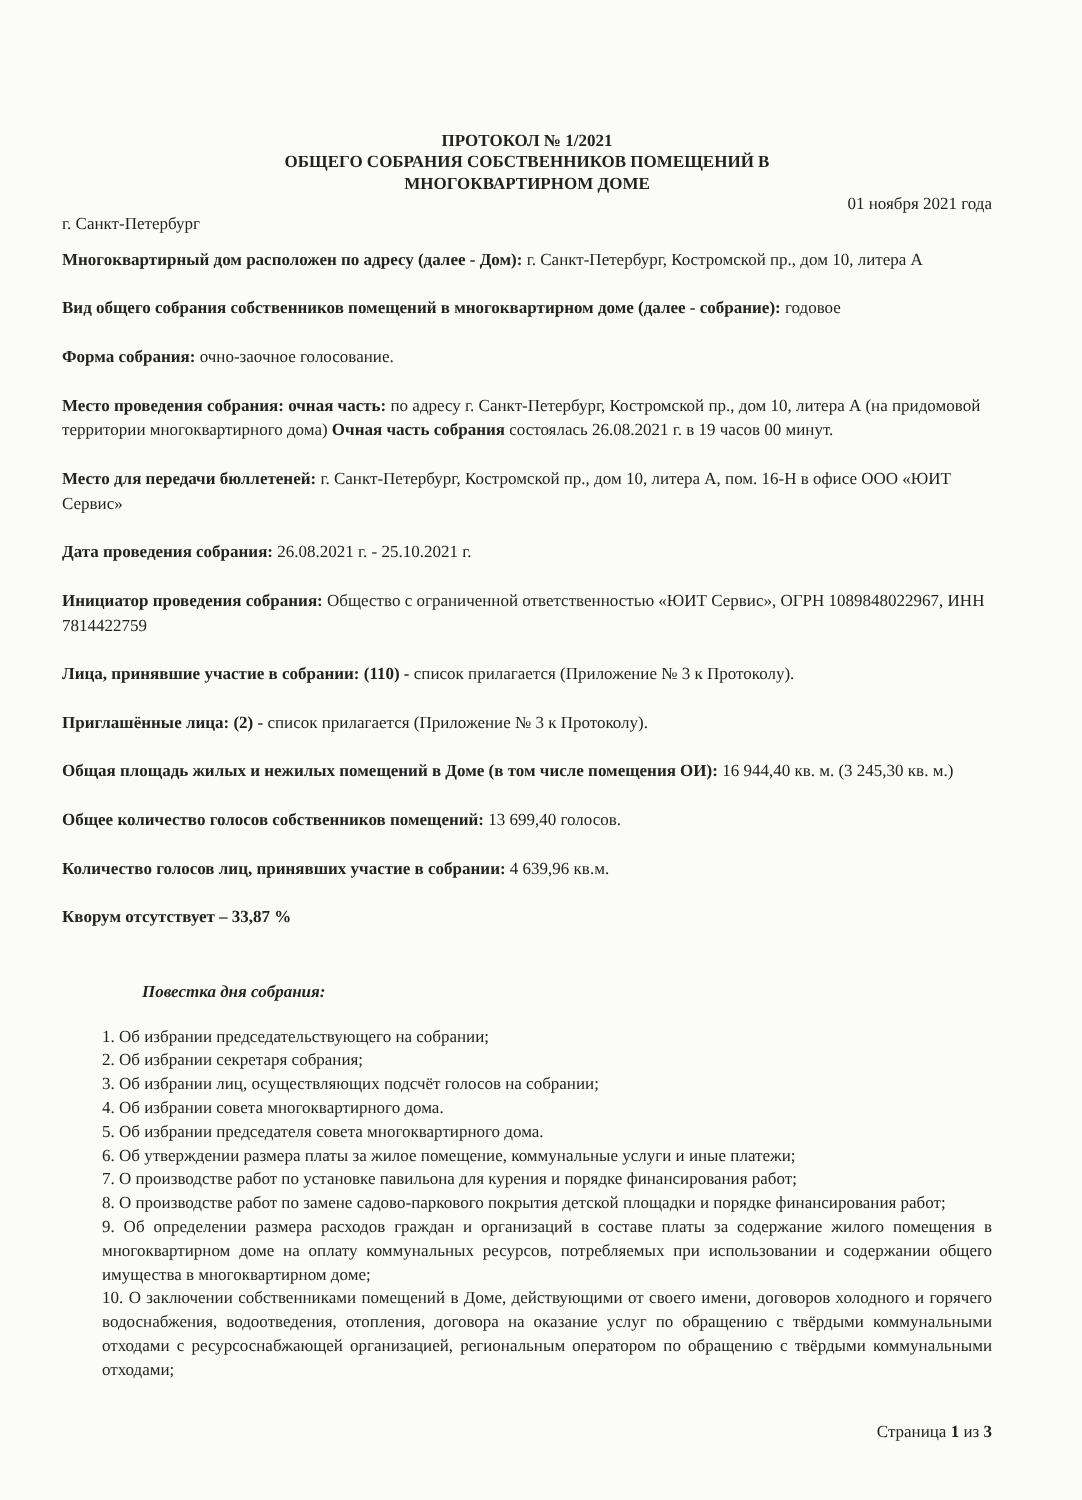ПРОТОКОЛ № 1/2021
ОБЩЕГО СОБРАНИЯ СОБСТВЕННИКОВ ПОМЕЩЕНИЙ В
МНОГОКВАРТИРНОМ ДОМЕ
г. Санкт-Петербург 01 ноября 2021 года
Многоквартирный дом расположен по адресу (далее - Дом): г. Санкт-Петербург, Костромской пр., дом 10, литера А
Вид общего собрания собственников помещений в многоквартирном доме (далее - собрание): годовое
Форма собрания: очно-заочное голосование.
Место проведения собрания: очная часть: по адресу г. Санкт-Петербург, Костромской пр., дом 10, литера А (на придомовой территории многоквартирного дома) Очная часть собрания состоялась 26.08.2021 г. в 19 часов 00 минут.
Место для передачи бюллетеней: г. Санкт-Петербург, Костромской пр., дом 10, литера А, пом. 16-Н в офисе ООО «ЮИТ Сервис»
Дата проведения собрания: 26.08.2021 г. - 25.10.2021 г.
Инициатор проведения собрания: Общество с ограниченной ответственностью «ЮИТ Сервис», ОГРН 1089848022967, ИНН 7814422759
Лица, принявшие участие в собрании: (110) - список прилагается (Приложение № 3 к Протоколу).
Приглашённые лица: (2) - список прилагается (Приложение № 3 к Протоколу).
Общая площадь жилых и нежилых помещений в Доме (в том числе помещения ОИ): 16 944,40 кв. м. (3 245,30 кв. м.)
Общее количество голосов собственников помещений: 13 699,40 голосов.
Количество голосов лиц, принявших участие в собрании: 4 639,96 кв.м.
Кворум отсутствует – 33,87 %
Повестка дня собрания:
1. Об избрании председательствующего на собрании;
2. Об избрании секретаря собрания;
3. Об избрании лиц, осуществляющих подсчёт голосов на собрании;
4. Об избрании совета многоквартирного дома.
5. Об избрании председателя совета многоквартирного дома.
6. Об утверждении размера платы за жилое помещение, коммунальные услуги и иные платежи;
7. О производстве работ по установке павильона для курения и порядке финансирования работ;
8. О производстве работ по замене садово-паркового покрытия детской площадки и порядке финансирования работ;
9. Об определении размера расходов граждан и организаций в составе платы за содержание жилого помещения в многоквартирном доме на оплату коммунальных ресурсов, потребляемых при использовании и содержании общего имущества в многоквартирном доме;
10. О заключении собственниками помещений в Доме, действующими от своего имени, договоров холодного и горячего водоснабжения, водоотведения, отопления, договора на оказание услуг по обращению с твёрдыми коммунальными отходами с ресурсоснабжающей организацией, региональным оператором по обращению с твёрдыми коммунальными отходами;
Страница 1 из 3